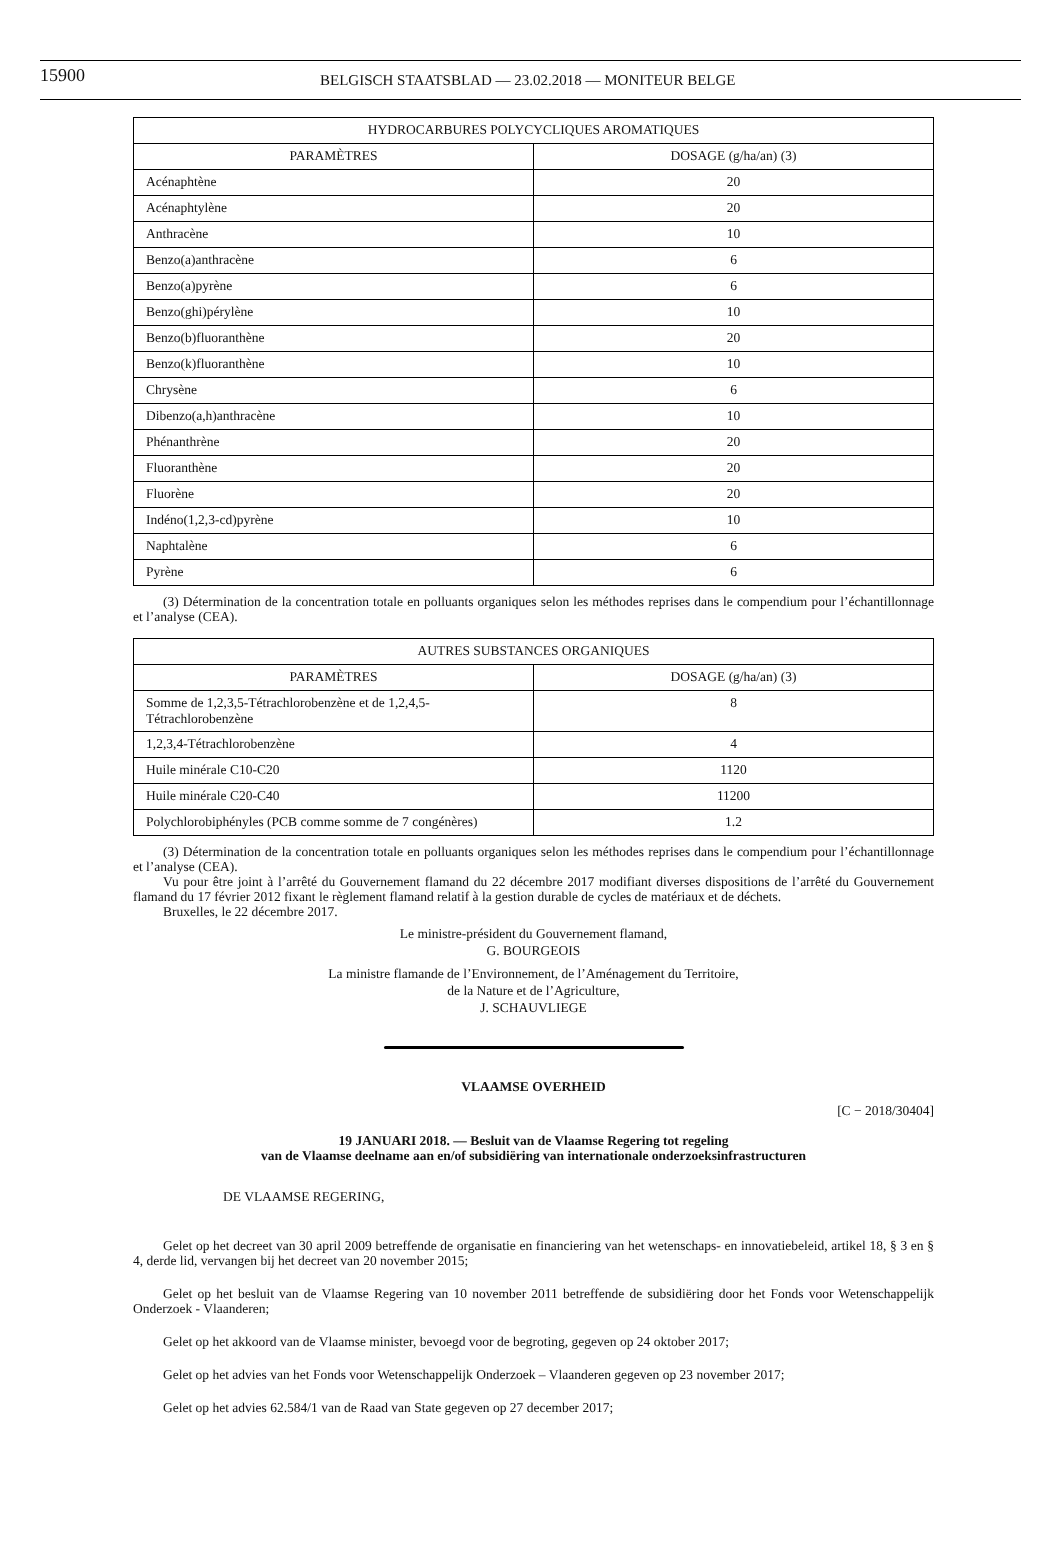15900 BELGISCH STAATSBLAD — 23.02.2018 — MONITEUR BELGE
| HYDROCARBURES POLYCYCLIQUES AROMATIQUES | |
| --- | --- |
| PARAMÈTRES | DOSAGE (g/ha/an) (3) |
| Acénaphtène | 20 |
| Acénaphtylène | 20 |
| Anthracène | 10 |
| Benzo(a)anthracène | 6 |
| Benzo(a)pyrène | 6 |
| Benzo(ghi)pérylène | 10 |
| Benzo(b)fluoranthène | 20 |
| Benzo(k)fluoranthène | 10 |
| Chrysène | 6 |
| Dibenzo(a,h)anthracène | 10 |
| Phénanthrène | 20 |
| Fluoranthène | 20 |
| Fluorène | 20 |
| Indéno(1,2,3-cd)pyrène | 10 |
| Naphtalène | 6 |
| Pyrène | 6 |
(3) Détermination de la concentration totale en polluants organiques selon les méthodes reprises dans le compendium pour l’échantillonnage et l’analyse (CEA).
| AUTRES SUBSTANCES ORGANIQUES | |
| --- | --- |
| PARAMÈTRES | DOSAGE (g/ha/an) (3) |
| Somme de 1,2,3,5-Tétrachlorobenzène et de 1,2,4,5-Tétrachlorobenzène | 8 |
| 1,2,3,4-Tétrachlorobenzène | 4 |
| Huile minérale C10-C20 | 1120 |
| Huile minérale C20-C40 | 11200 |
| Polychlorobiphényles (PCB comme somme de 7 congénères) | 1.2 |
(3) Détermination de la concentration totale en polluants organiques selon les méthodes reprises dans le compendium pour l’échantillonnage et l’analyse (CEA).
Vu pour être joint à l’arrêté du Gouvernement flamand du 22 décembre 2017 modifiant diverses dispositions de l’arrêté du Gouvernement flamand du 17 février 2012 fixant le règlement flamand relatif à la gestion durable de cycles de matériaux et de déchets.
Bruxelles, le 22 décembre 2017.
Le ministre-président du Gouvernement flamand,
G. BOURGEOIS
La ministre flamande de l’Environnement, de l’Aménagement du Territoire,
de la Nature et de l’Agriculture,
J. SCHAUVLIEGE
VLAAMSE OVERHEID
[C − 2018/30404]
19 JANUARI 2018. — Besluit van de Vlaamse Regering tot regeling
van de Vlaamse deelname aan en/of subsidiëring van internationale onderzoeksinfrastructuren
DE VLAAMSE REGERING,
Gelet op het decreet van 30 april 2009 betreffende de organisatie en financiering van het wetenschaps- en innovatiebeleid, artikel 18, § 3 en § 4, derde lid, vervangen bij het decreet van 20 november 2015;
Gelet op het besluit van de Vlaamse Regering van 10 november 2011 betreffende de subsidiëring door het Fonds voor Wetenschappelijk Onderzoek - Vlaanderen;
Gelet op het akkoord van de Vlaamse minister, bevoegd voor de begroting, gegeven op 24 oktober 2017;
Gelet op het advies van het Fonds voor Wetenschappelijk Onderzoek – Vlaanderen gegeven op 23 november 2017;
Gelet op het advies 62.584/1 van de Raad van State gegeven op 27 december 2017;